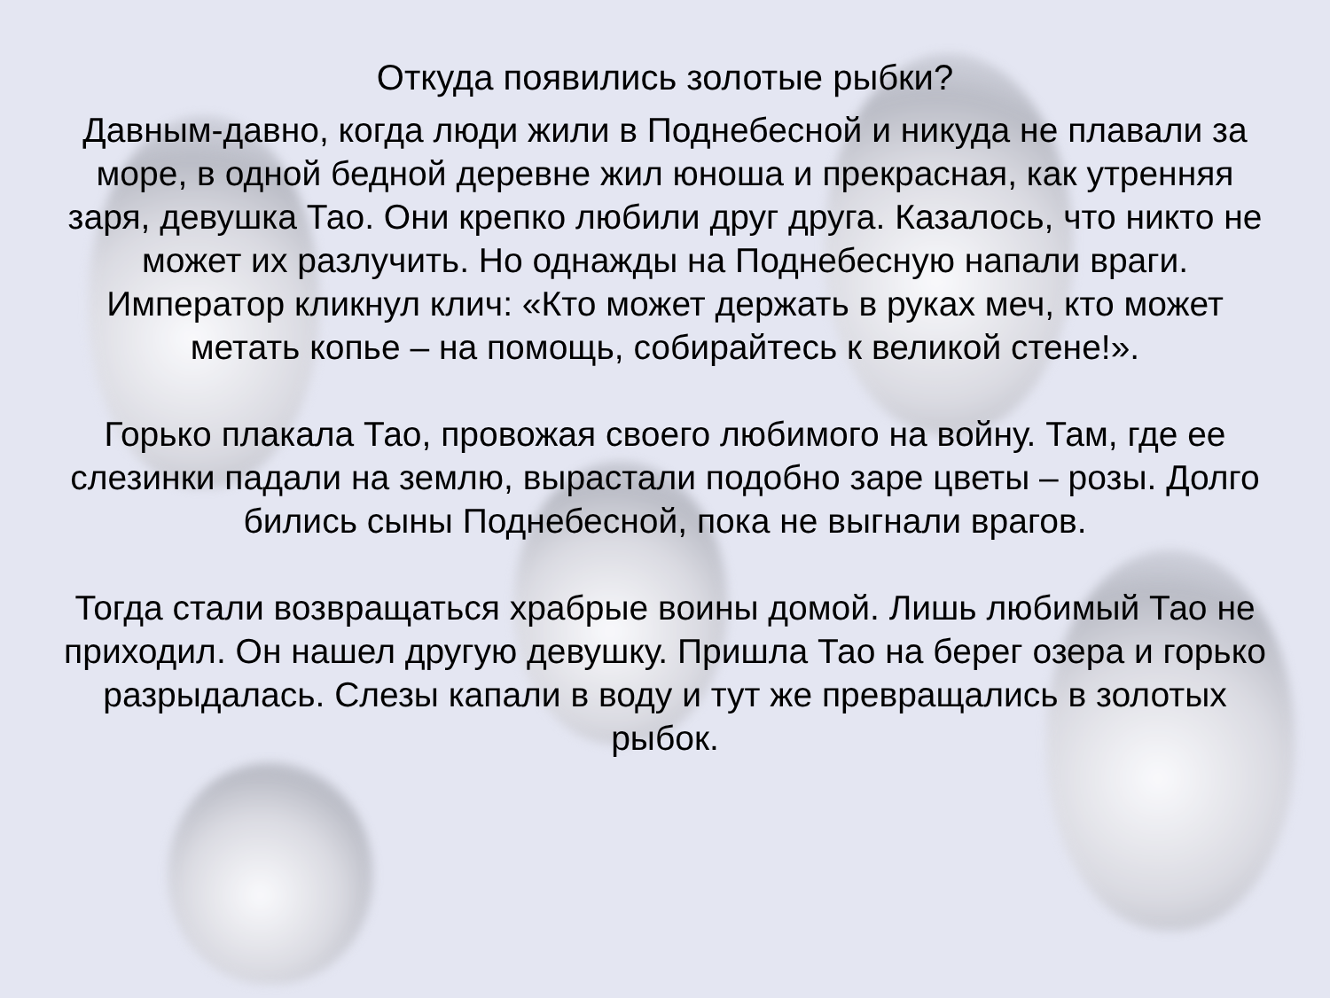Откуда появились золотые рыбки?
Давным-давно, когда люди жили в Поднебесной и никуда не плавали за море, в одной бедной деревне жил юноша и прекрасная, как утренняя заря, девушка Тао. Они крепко любили друг друга. Казалось, что никто не может их разлучить. Но однажды на Поднебесную напали враги. Император кликнул клич: «Кто может держать в руках меч, кто может метать копье – на помощь, собирайтесь к великой стене!».
Горько плакала Тао, провожая своего любимого на войну. Там, где ее слезинки падали на землю, вырастали подобно заре цветы – розы. Долго бились сыны Поднебесной, пока не выгнали врагов.
Тогда стали возвращаться храбрые воины домой. Лишь любимый Тао не приходил. Он нашел другую девушку. Пришла Тао на берег озера и горько разрыдалась. Слезы капали в воду и тут же превращались в золотых рыбок.